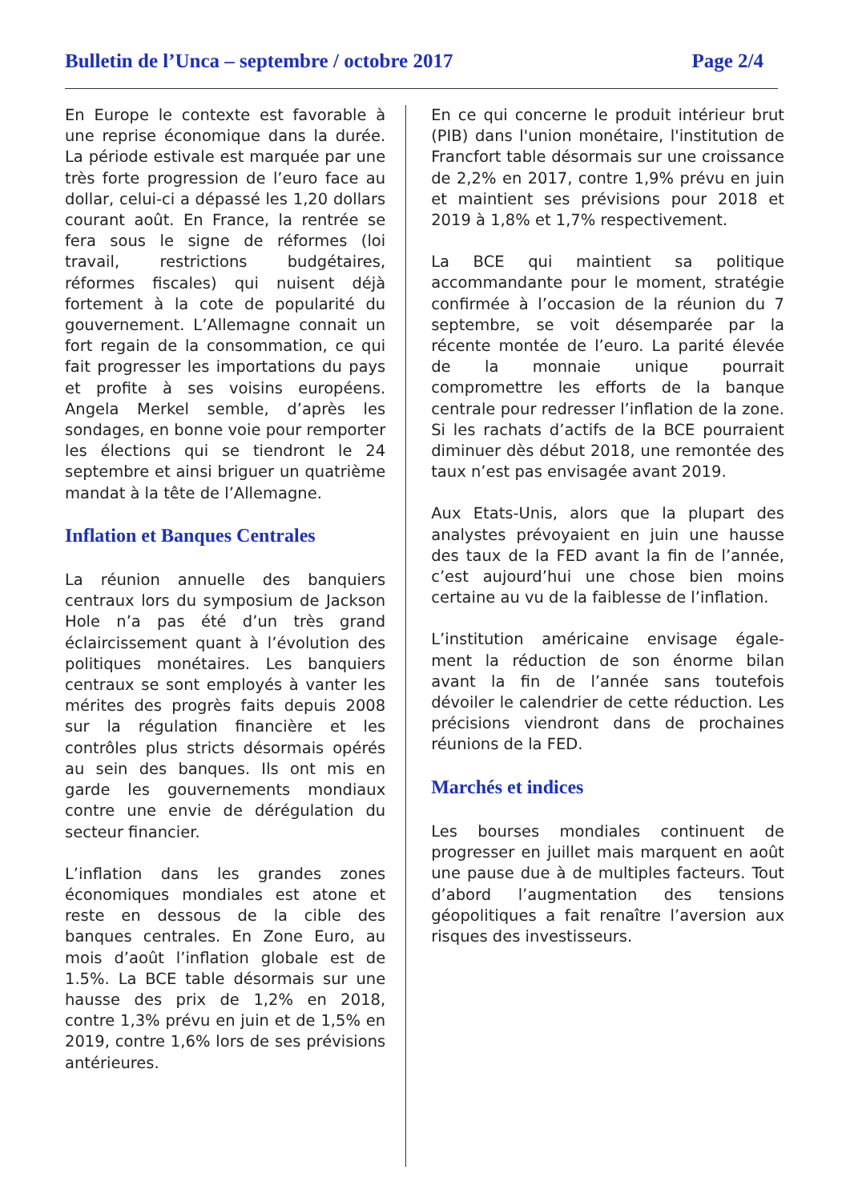Bulletin de l’Unca – septembre / octobre 2017 Page 2/4
En Europe le contexte est favorable à une reprise économique dans la durée. La période estivale est marquée par une très forte progression de l’euro face au dollar, celui-ci a dépassé les 1,20 dollars courant août. En France, la rentrée se fera sous le signe de réformes (loi travail, restrictions budgétaires, réformes fiscales) qui nuisent déjà fortement à la cote de popularité du gouvernement. L’Allemagne connait un fort regain de la consommation, ce qui fait progresser les importations du pays et profite à ses voisins européens. Angela Merkel semble, d’après les sondages, en bonne voie pour remporter les élections qui se tiendront le 24 septembre et ainsi briguer un quatrième mandat à la tête de l’Allemagne.
Inflation et Banques Centrales
La réunion annuelle des banquiers centraux lors du symposium de Jackson Hole n’a pas été d’un très grand éclaircissement quant à l’évolution des politiques monétaires. Les banquiers centraux se sont employés à vanter les mérites des progrès faits depuis 2008 sur la régulation financière et les contrôles plus stricts désormais opérés au sein des banques. Ils ont mis en garde les gouvernements mondiaux contre une envie de dérégulation du secteur financier.
L’inflation dans les grandes zones économiques mondiales est atone et reste en dessous de la cible des banques centrales. En Zone Euro, au mois d’août l’inflation globale est de 1.5%. La BCE table désormais sur une hausse des prix de 1,2% en 2018, contre 1,3% prévu en juin et de 1,5% en 2019, contre 1,6% lors de ses prévisions antérieures.
En ce qui concerne le produit intérieur brut (PIB) dans l'union monétaire, l'institution de Francfort table désormais sur une croissance de 2,2% en 2017, contre 1,9% prévu en juin et maintient ses prévisions pour 2018 et 2019 à 1,8% et 1,7% respectivement.
La BCE qui maintient sa politique accommandante pour le moment, stratégie confirmée à l’occasion de la réunion du 7 septembre, se voit désemparée par la récente montée de l’euro. La parité élevée de la monnaie unique pourrait compromettre les efforts de la banque centrale pour redresser l’inflation de la zone. Si les rachats d’actifs de la BCE pourraient diminuer dès début 2018, une remontée des taux n’est pas envisagée avant 2019.
Aux Etats-Unis, alors que la plupart des analystes prévoyaient en juin une hausse des taux de la FED avant la fin de l’année, c’est aujourd’hui une chose bien moins certaine au vu de la faiblesse de l’inflation.
L’institution américaine envisage égale-ment la réduction de son énorme bilan avant la fin de l’année sans toutefois dévoiler le calendrier de cette réduction. Les précisions viendront dans de prochaines réunions de la FED.
Marchés et indices
Les bourses mondiales continuent de progresser en juillet mais marquent en août une pause due à de multiples facteurs. Tout d’abord l’augmentation des tensions géopolitiques a fait renaître l’aversion aux risques des investisseurs.